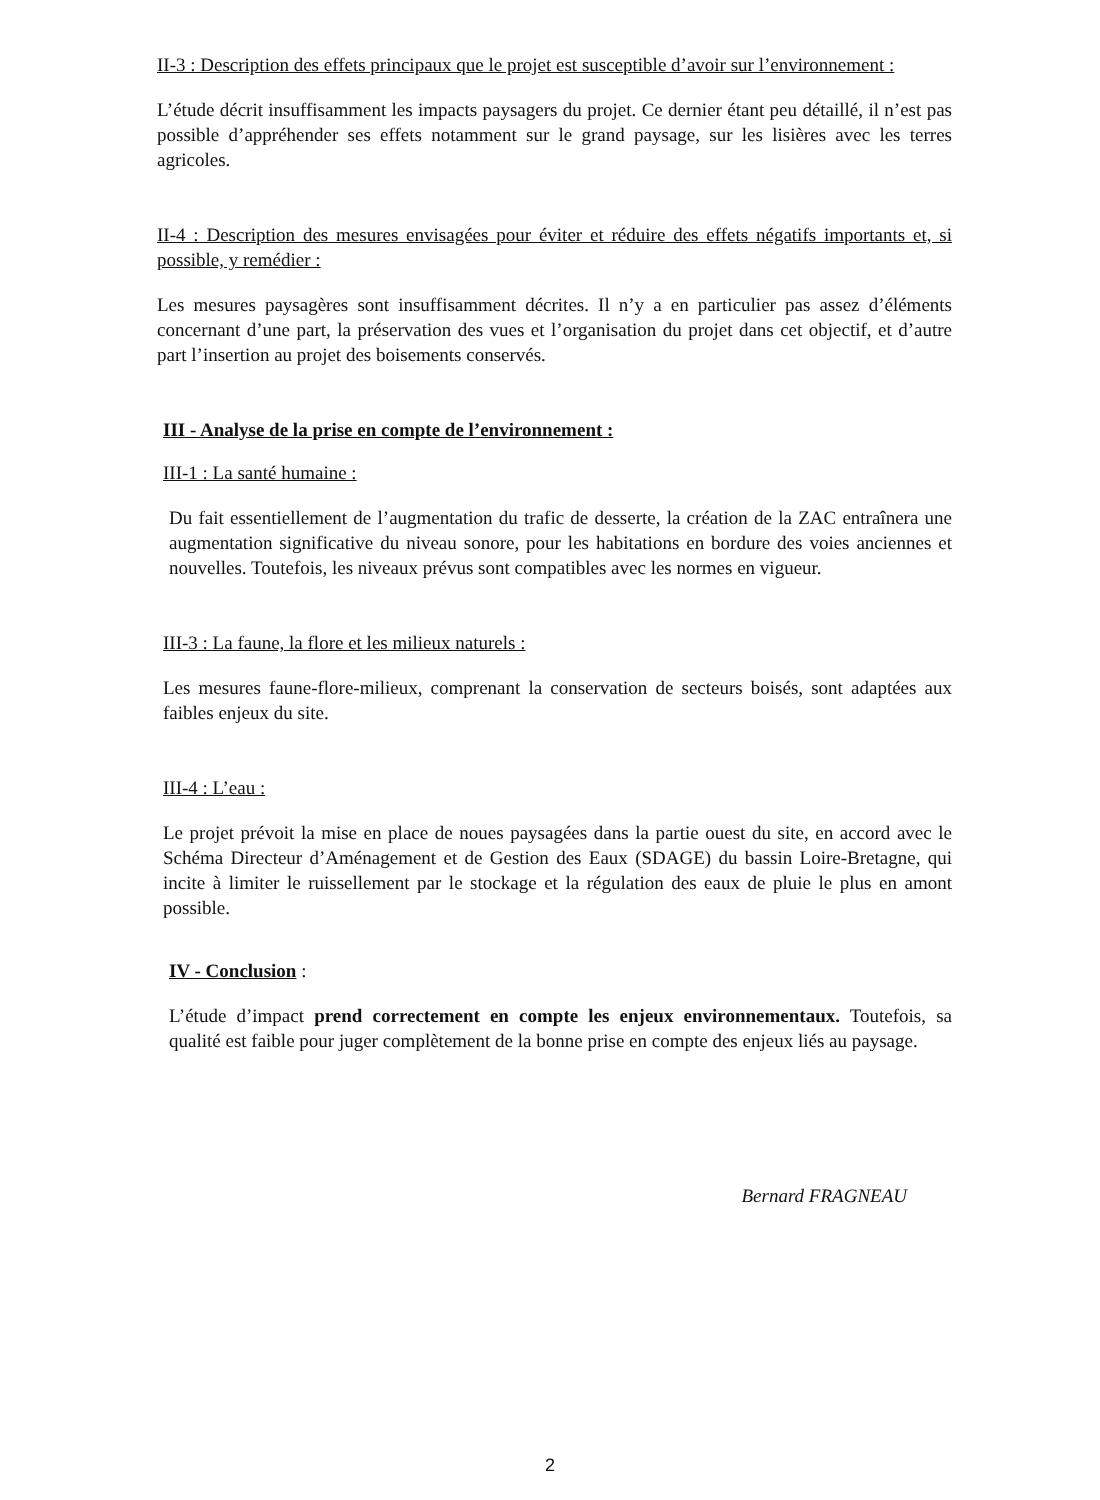II-3 : Description des effets principaux que le projet est susceptible d’avoir sur l’environnement :
L’étude décrit insuffisamment les impacts paysagers du projet. Ce dernier étant peu détaillé, il n’est pas possible d’appréhender ses effets notamment sur le grand paysage, sur les lisières avec les terres agricoles.
II-4 : Description des mesures envisagées pour éviter et réduire des effets négatifs importants et, si possible, y remédier :
Les mesures paysagères sont insuffisamment décrites. Il n’y a en particulier pas assez d’éléments concernant d’une part, la préservation des vues et l’organisation du projet dans cet objectif, et d’autre part l’insertion au projet des boisements conservés.
III - Analyse de la prise en compte de l’environnement :
III-1 : La santé humaine :
Du fait essentiellement de l’augmentation du trafic de desserte, la création de la ZAC entraînera une augmentation significative du niveau sonore, pour les habitations en bordure des voies anciennes et nouvelles. Toutefois, les niveaux prévus sont compatibles avec les normes en vigueur.
III-3 : La faune, la flore et les milieux naturels :
Les mesures faune-flore-milieux, comprenant la conservation de secteurs boisés, sont adaptées aux faibles enjeux du site.
III-4 : L’eau :
Le projet prévoit la mise en place de noues paysagées dans la partie ouest du site, en accord avec le Schéma Directeur d’Aménagement et de Gestion des Eaux (SDAGE) du bassin Loire-Bretagne, qui incite à limiter le ruissellement par le stockage et la régulation des eaux de pluie le plus en amont possible.
IV - Conclusion :
L’étude d’impact prend correctement en compte les enjeux environnementaux. Toutefois, sa qualité est faible pour juger complètement de la bonne prise en compte des enjeux liés au paysage.
Bernard FRAGNEAU
2